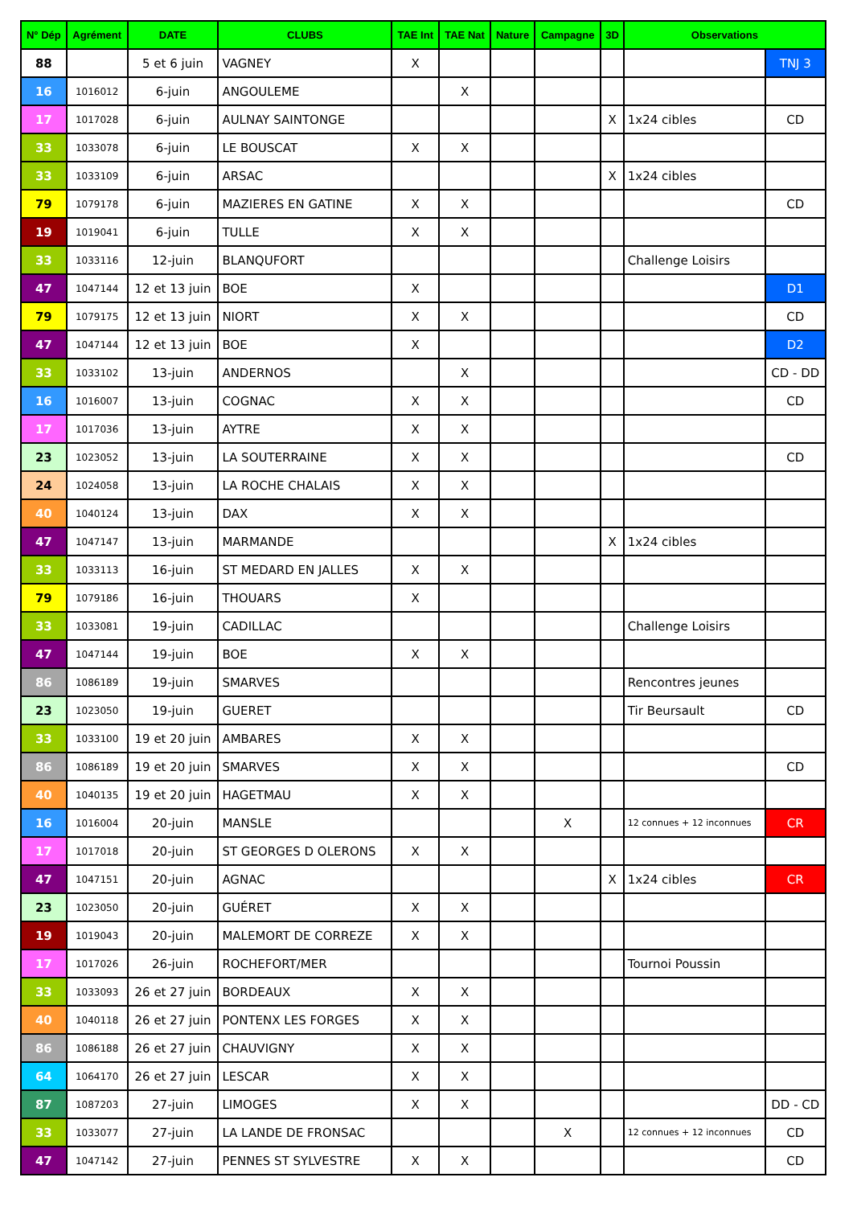| N° Dép | Agrément | DATE | CLUBS | TAE Int | TAE Nat | Nature | Campagne | 3D | Observations | |
| --- | --- | --- | --- | --- | --- | --- | --- | --- | --- | --- |
| 88 | | 5 et 6 juin | VAGNEY | X | | | | | | TNJ 3 |
| 16 | 1016012 | 6-juin | ANGOULEME | | X | | | | | |
| 17 | 1017028 | 6-juin | AULNAY SAINTONGE | | | | | X | 1x24 cibles | CD |
| 33 | 1033078 | 6-juin | LE BOUSCAT | X | X | | | | | |
| 33 | 1033109 | 6-juin | ARSAC | | | | | X | 1x24 cibles | |
| 79 | 1079178 | 6-juin | MAZIERES EN GATINE | X | X | | | | | CD |
| 19 | 1019041 | 6-juin | TULLE | X | X | | | | | |
| 33 | 1033116 | 12-juin | BLANQUFORT | | | | | | Challenge Loisirs | |
| 47 | 1047144 | 12 et 13 juin | BOE | X | | | | | | D1 |
| 79 | 1079175 | 12 et 13 juin | NIORT | X | X | | | | | CD |
| 47 | 1047144 | 12 et 13 juin | BOE | X | | | | | | D2 |
| 33 | 1033102 | 13-juin | ANDERNOS | | X | | | | | CD - DD |
| 16 | 1016007 | 13-juin | COGNAC | X | X | | | | | CD |
| 17 | 1017036 | 13-juin | AYTRE | X | X | | | | | |
| 23 | 1023052 | 13-juin | LA SOUTERRAINE | X | X | | | | | CD |
| 24 | 1024058 | 13-juin | LA ROCHE CHALAIS | X | X | | | | | |
| 40 | 1040124 | 13-juin | DAX | X | X | | | | | |
| 47 | 1047147 | 13-juin | MARMANDE | | | | | X | 1x24 cibles | |
| 33 | 1033113 | 16-juin | ST MEDARD EN JALLES | X | X | | | | | |
| 79 | 1079186 | 16-juin | THOUARS | X | | | | | | |
| 33 | 1033081 | 19-juin | CADILLAC | | | | | | Challenge Loisirs | |
| 47 | 1047144 | 19-juin | BOE | X | X | | | | | |
| 86 | 1086189 | 19-juin | SMARVES | | | | | | Rencontres jeunes | |
| 23 | 1023050 | 19-juin | GUERET | | | | | | Tir Beursault | CD |
| 33 | 1033100 | 19 et 20 juin | AMBARES | X | X | | | | | |
| 86 | 1086189 | 19 et 20 juin | SMARVES | X | X | | | | | CD |
| 40 | 1040135 | 19 et 20 juin | HAGETMAU | X | X | | | | | |
| 16 | 1016004 | 20-juin | MANSLE | | | | X | | 12 connues + 12 inconnues | CR |
| 17 | 1017018 | 20-juin | ST GEORGES D OLERONS | X | X | | | | | |
| 47 | 1047151 | 20-juin | AGNAC | | | | | X | 1x24 cibles | CR |
| 23 | 1023050 | 20-juin | GUÉRET | X | X | | | | | |
| 19 | 1019043 | 20-juin | MALEMORT DE CORREZE | X | X | | | | | |
| 17 | 1017026 | 26-juin | ROCHEFORT/MER | | | | | | Tournoi Poussin | |
| 33 | 1033093 | 26 et 27 juin | BORDEAUX | X | X | | | | | |
| 40 | 1040118 | 26 et 27 juin | PONTENX LES FORGES | X | X | | | | | |
| 86 | 1086188 | 26 et 27 juin | CHAUVIGNY | X | X | | | | | |
| 64 | 1064170 | 26 et 27 juin | LESCAR | X | X | | | | | |
| 87 | 1087203 | 27-juin | LIMOGES | X | X | | | | | DD - CD |
| 33 | 1033077 | 27-juin | LA LANDE DE FRONSAC | | | | X | | 12 connues + 12 inconnues | CD |
| 47 | 1047142 | 27-juin | PENNES ST SYLVESTRE | X | X | | | | | CD |